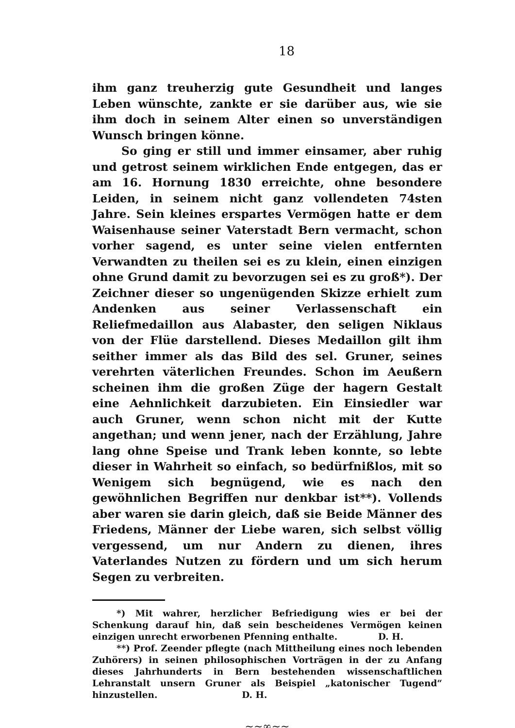18
ihm ganz treuherzig gute Gesundheit und langes Leben wünschte, zankte er sie darüber aus, wie sie ihm doch in seinem Alter einen so unverständigen Wunsch bringen könne.
So ging er still und immer einsamer, aber ruhig und getrost seinem wirklichen Ende entgegen, das er am 16. Hornung 1830 erreichte, ohne besondere Leiden, in seinem nicht ganz vollendeten 74sten Jahre. Sein kleines erspartes Vermögen hatte er dem Waisenhause seiner Vaterstadt Bern vermacht, schon vorher sagend, es unter seine vielen entfernten Verwandten zu theilen sei es zu klein, einen einzigen ohne Grund damit zu bevorzugen sei es zu groß*). Der Zeichner dieser so ungenügenden Skizze erhielt zum Andenken aus seiner Verlassenschaft ein Reliefmedaillon aus Alabaster, den seligen Niklaus von der Flüe darstellend. Dieses Medaillon gilt ihm seither immer als das Bild des sel. Gruner, seines verehrten väterlichen Freundes. Schon im Aeußern scheinen ihm die großen Züge der hagern Gestalt eine Aehnlichkeit darzubieten. Ein Einsiedler war auch Gruner, wenn schon nicht mit der Kutte angethan; und wenn jener, nach der Erzählung, Jahre lang ohne Speise und Trank leben konnte, so lebte dieser in Wahrheit so einfach, so bedürfnißlos, mit so Wenigem sich begnügend, wie es nach den gewöhnlichen Begriffen nur denkbar ist**). Vollends aber waren sie darin gleich, daß sie Beide Männer des Friedens, Männer der Liebe waren, sich selbst völlig vergessend, um nur Andern zu dienen, ihres Vaterlandes Nutzen zu fördern und um sich herum Segen zu verbreiten.
*) Mit wahrer, herzlicher Befriedigung wies er bei der Schenkung darauf hin, daß sein bescheidenes Vermögen keinen einzigen unrecht erworbenen Pfenning enthalte. D. H.
**) Prof. Zeender pflegte (nach Mittheilung eines noch lebenden Zuhörers) in seinen philosophischen Vorträgen in der zu Anfang dieses Jahrhunderts in Bern bestehenden wissenschaftlichen Lehranstalt unsern Gruner als Beispiel „katonischer Tugend“ hinzustellen. D. H.
~~∞~~